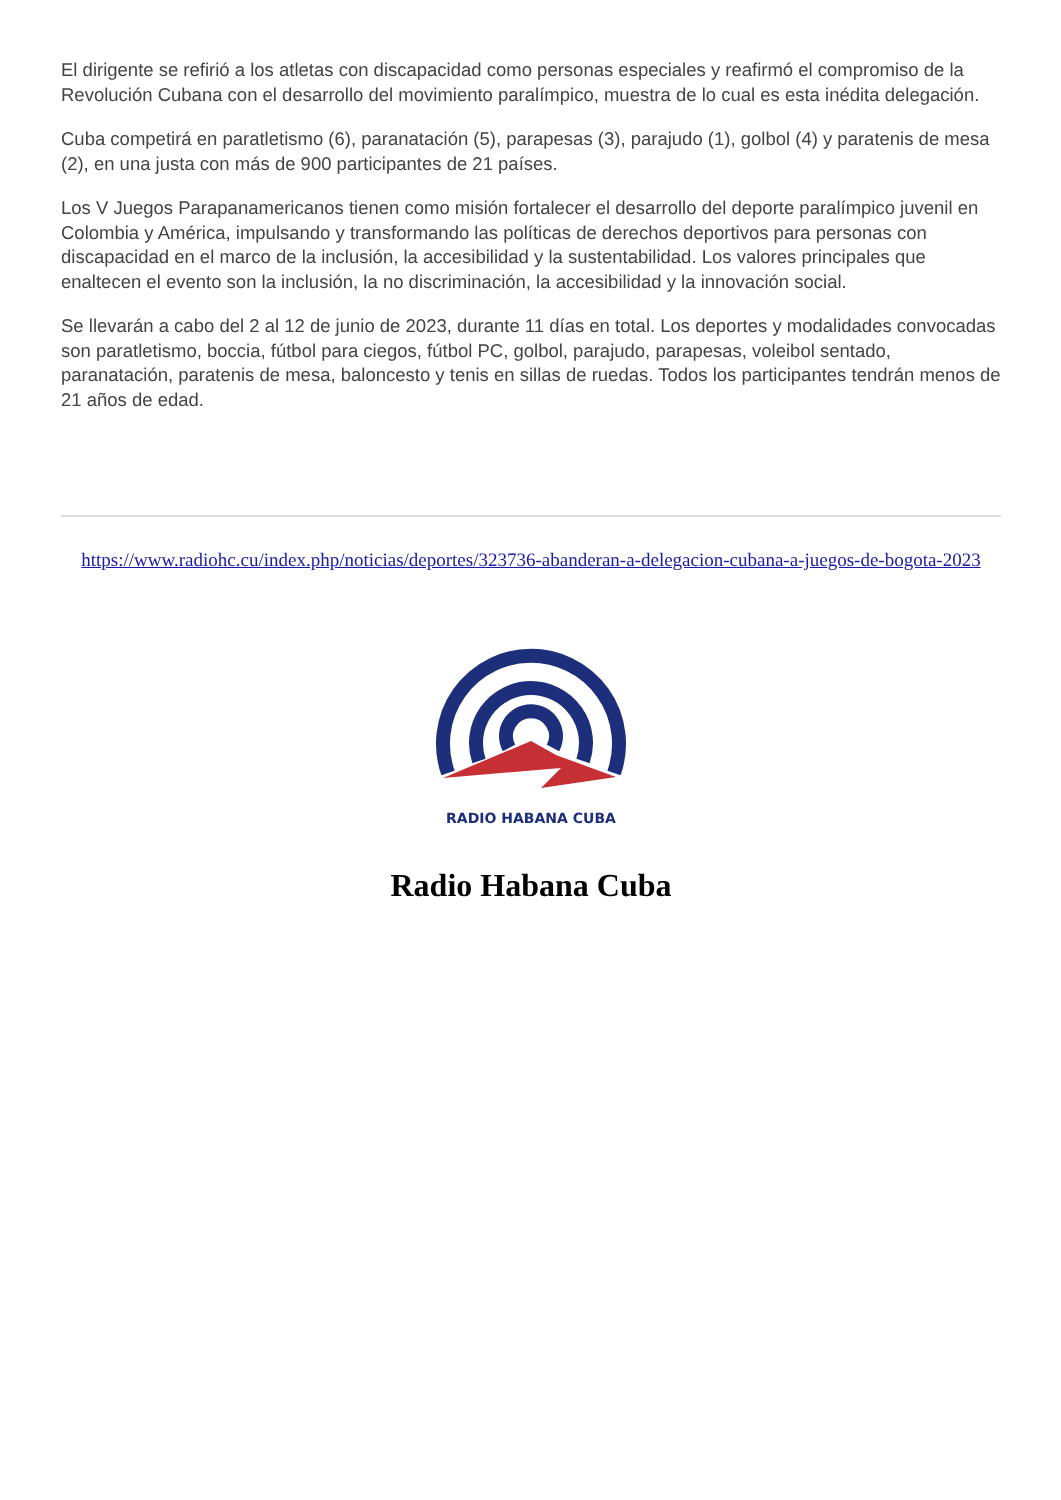El dirigente se refirió a los atletas con discapacidad como personas especiales y reafirmó el compromiso de la Revolución Cubana con el desarrollo del movimiento paralímpico, muestra de lo cual es esta inédita delegación.
Cuba competirá en paratletismo (6), paranatación (5), parapesas (3), parajudo (1), golbol (4) y paratenis de mesa (2), en una justa con más de 900 participantes de 21 países.
Los V Juegos Parapanamericanos tienen como misión fortalecer el desarrollo del deporte paralímpico juvenil en Colombia y América, impulsando y transformando las políticas de derechos deportivos para personas con discapacidad en el marco de la inclusión, la accesibilidad y la sustentabilidad. Los valores principales que enaltecen el evento son la inclusión, la no discriminación, la accesibilidad y la innovación social.
Se llevarán a cabo del 2 al 12 de junio de 2023, durante 11 días en total. Los deportes y modalidades convocadas son paratletismo, boccia, fútbol para ciegos, fútbol PC, golbol, parajudo, parapesas, voleibol sentado, paranatación, paratenis de mesa, baloncesto y tenis en sillas de ruedas. Todos los participantes tendrán menos de 21 años de edad.
https://www.radiohc.cu/index.php/noticias/deportes/323736-abanderan-a-delegacion-cubana-a-juegos-de-bogota-2023
RADIO HABANA CUBA
Radio Habana Cuba